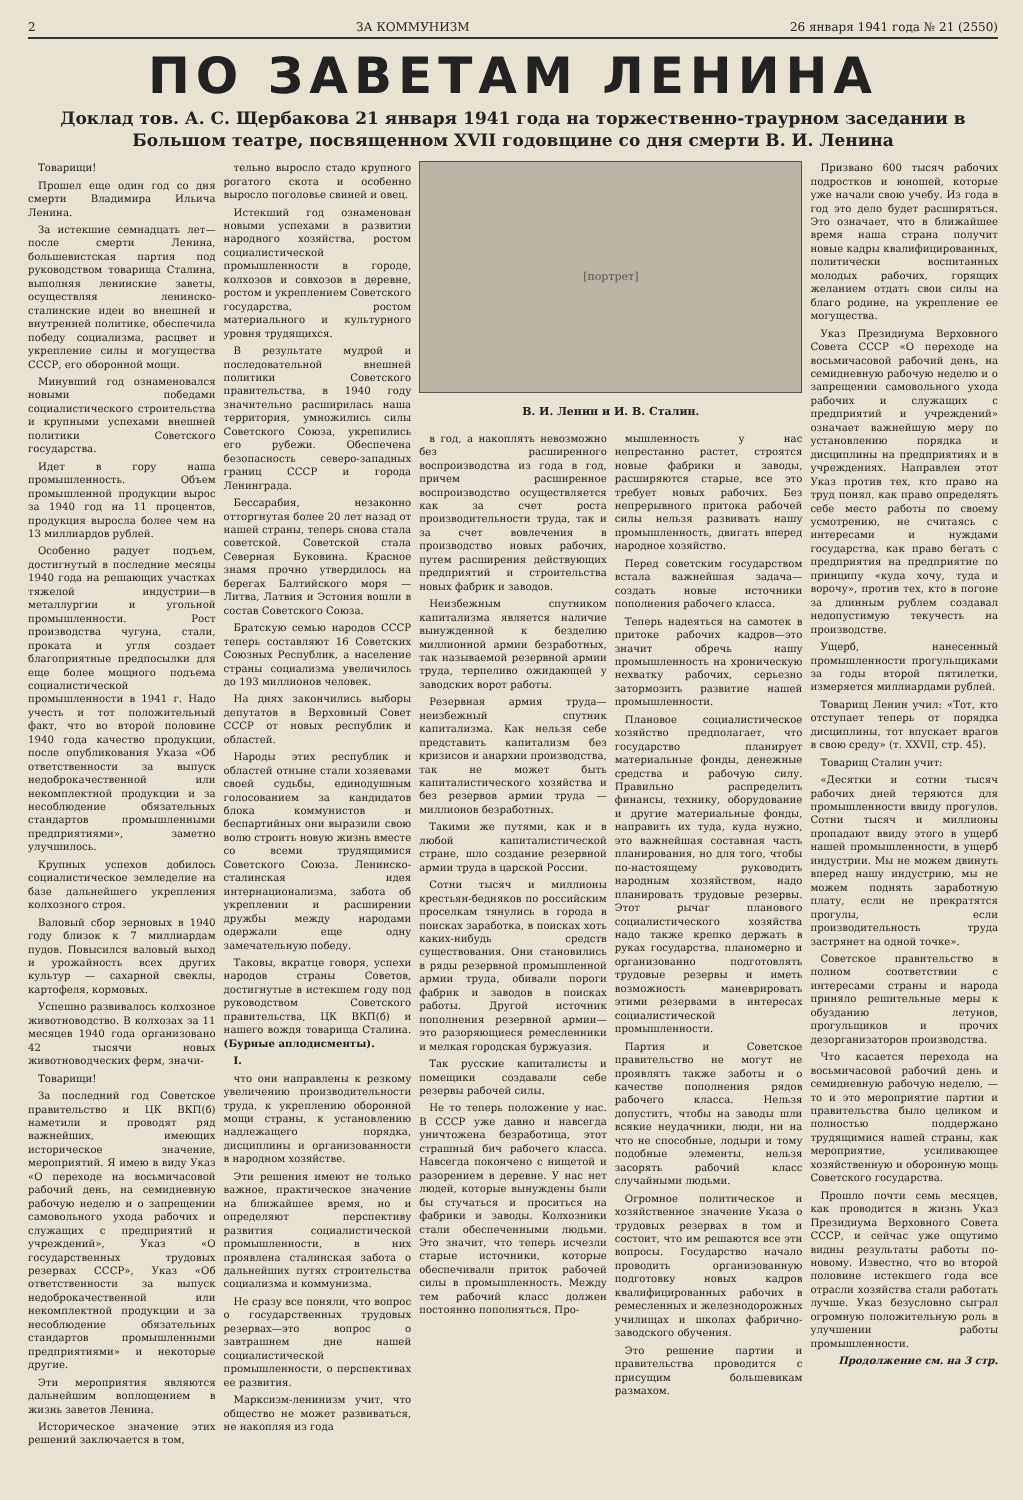2 ЗА КОММУНИЗМ 26 января 1941 года № 21 (2550)
ПО ЗАВЕТАМ ЛЕНИНА
Доклад тов. А. С. Щербакова 21 января 1941 года на торжественно-траурном заседании в Большом театре, посвященном XVII годовщине со дня смерти В. И. Ленина
Товарищи!
Прошел еще один год со дня смерти Владимира Ильича Ленина.
За истекшие семнадцать лет—после смерти Ленина, большевистская партия под руководством товарища Сталина, выполняя ленинские заветы, осуществляя ленинско-сталинские идеи во внешней и внутренней политике, обеспечила победу социализма, расцвет и укрепление силы и могущества СССР, его оборонной мощи.
Минувший год ознаменовался новыми победами социалистического строительства и крупными успехами внешней политики Советского государства.
Идет в гору наша промышленность. Объем промышленной продукции вырос за 1940 год на 11 процентов, продукция выросла более чем на 13 миллиардов рублей.
Особенно радует подъем, достигнутый в последние месяцы 1940 года на решающих участках тяжелой индустрии—в металлургии и угольной промышленности. Рост производства чугуна, стали, проката и угля создает благоприятные предпосылки для еще более мощного подъема социалистической промышленности в 1941 г. Надо учесть и тот положительный факт, что во второй половине 1940 года качество продукции, после опубликования Указа «Об ответственности за выпуск недоброкачественной или некомплектной продукции и за несоблюдение обязательных стандартов промышленными предприятиями», заметно улучшилось.
Крупных успехов добилось социалистическое земледелие на базе дальнейшего укрепления колхозного строя.
Валовый сбор зерновых в 1940 году близок к 7 миллиардам пудов. Повысился валовый выход и урожайность всех других культур — сахарной свеклы, картофеля, кормовых.
Успешно развивалось колхозное животноводство. В колхозах за 11 месяцев 1940 года организовано 42 тысячи новых животноводческих ферм, значи-
Товарищи!
За последний год Советское правительство и ЦК ВКП(б) наметили и проводят ряд важнейших, имеющих историческое значение, мероприятий. Я имею в виду Указ «О переходе на восьмичасовой рабочий день, на семидневную рабочую неделю и о запрещении самовольного ухода рабочих и служащих с предприятий и учреждений», Указ «О государственных трудовых резервах СССР», Указ «Об ответственности за выпуск недоброкачественной или некомплектной продукции и за несоблюдение обязательных стандартов промышленными предприятиями» и некоторые другие.
Эти мероприятия являются дальнейшим воплощением в жизнь заветов Ленина.
Историческое значение этих решений заключается в том,
тельно выросло стадо крупного рогатого скота и особенно выросло поголовье свиней и овец.
Истекший год ознаменован новыми успехами в развитии народного хозяйства, ростом социалистической промышленности в городе, колхозов и совхозов в деревне, ростом и укреплением Советского государства, ростом материального и культурного уровня трудящихся.
В результате мудрой и последовательной внешней политики Советского правительства, в 1940 году значительно расширилась наша территория, умножились силы Советского Союза, укрепились его рубежи. Обеспечена безопасность северо-западных границ СССР и города Ленинграда.
Бессарабия, незаконно отторгнутая более 20 лет назад от нашей страны, теперь снова стала советской. Советской стала Северная Буковина. Красное знамя прочно утвердилось на берегах Балтийского моря — Литва, Латвия и Эстония вошли в состав Советского Союза.
Братскую семью народов СССР теперь составляют 16 Советских Союзных Республик, а население страны социализма увеличилось до 193 миллионов человек.
На днях закончились выборы депутатов в Верховный Совет СССР от новых республик и областей.
Народы этих республик и областей отныне стали хозяевами своей судьбы, единодушным голосованием за кандидатов блока коммунистов и беспартийных они выразили свою волю строить новую жизнь вместе со всеми трудящимися Советского Союза. Ленинско-сталинская идея интернационализма, забота об укреплении и расширении дружбы между народами одержали еще одну замечательную победу.
Таковы, вкратце говоря, успехи народов страны Советов, достигнутые в истекшем году под руководством Советского правительства, ЦК ВКП(б) и нашего вождя товарища Сталина. (Бурные аплодисменты).
I.
что они направлены к резкому увеличению производительности труда, к укреплению оборонной мощи страны, к установлению надлежащего порядка, дисциплины и организованности в народном хозяйстве.
Эти решения имеют не только важное, практическое значение на ближайшее время, но и определяют перспективу развития социалистической промышленности, в них проявлена сталинская забота о дальнейших путях строительства социализма и коммунизма.
Не сразу все поняли, что вопрос о государственных трудовых резервах—это вопрос о завтрашнем дне нашей социалистической промышленности, о перспективах ее развития.
Марксизм-ленинизм учит, что общество не может развиваться, не накопляя из года
[портрет]
В. И. Ленин и И. В. Сталин.
в год, а накоплять невозможно без расширенного воспроизводства из года в год, причем расширенное воспроизводство осуществляется как за счет роста производительности труда, так и за счет вовлечения в производство новых рабочих, путем расширения действующих предприятий и строительства новых фабрик и заводов.
Неизбежным спутником капитализма является наличие вынужденной к безделию миллионной армии безработных, так называемой резервной армии труда, терпеливо ожидающей у заводских ворот работы.
Резервная армия труда—неизбежный спутник капитализма. Как нельзя себе представить капитализм без кризисов и анархии производства, так не может быть капиталистического хозяйства и без резервов армии труда — миллионов безработных.
Такими же путями, как и в любой капиталистической стране, шло создание резервной армии труда в царской России.
Сотни тысяч и миллионы крестьян-бедняков по российским проселкам тянулись в города в поисках заработка, в поисках хоть каких-нибудь средств существования. Они становились в ряды резервной промышленной армии труда, обивали пороги фабрик и заводов в поисках работы. Другой источник пополнения резервной армии—это разоряющиеся ремесленники и мелкая городская буржуазия.
Так русские капиталисты и помещики создавали себе резервы рабочей силы.
Не то теперь положение у нас. В СССР уже давно и навсегда уничтожена безработица, этот страшный бич рабочего класса. Навсегда покончено с нищетой и разорением в деревне. У нас нет людей, которые вынуждены были бы стучаться и проситься на фабрики и заводы. Колхозники стали обеспеченными людьми. Это значит, что теперь исчезли старые источники, которые обеспечивали приток рабочей силы в промышленность. Между тем рабочий класс должен постоянно пополняться. Про-
мышленность у нас непрестанно растет, строятся новые фабрики и заводы, расширяются старые, все это требует новых рабочих. Без непрерывного притока рабочей силы нельзя развивать нашу промышленность, двигать вперед народное хозяйство.
Перед советским государством встала важнейшая задача—создать новые источники пополнения рабочего класса.
Теперь надеяться на самотек в притоке рабочих кадров—это значит обречь нашу промышленность на хроническую нехватку рабочих, серьезно затормозить развитие нашей промышленности.
Плановое социалистическое хозяйство предполагает, что государство планирует материальные фонды, денежные средства и рабочую силу. Правильно распределить финансы, технику, оборудование и другие материальные фонды, направить их туда, куда нужно, это важнейшая составная часть планирования, но для того, чтобы по-настоящему руководить народным хозяйством, надо планировать трудовые резервы. Этот рычаг планового социалистического хозяйства надо также крепко держать в руках государства, планомерно и организованно подготовлять трудовые резервы и иметь возможность маневрировать этими резервами в интересах социалистической промышленности.
Партия и Советское правительство не могут не проявлять также заботы и о качестве пополнения рядов рабочего класса. Нельзя допустить, чтобы на заводы шли всякие неудачники, люди, ни на что не способные, лодыри и тому подобные элементы, нельзя засорять рабочий класс случайными людьми.
Огромное политическое и хозяйственное значение Указа о трудовых резервах в том и состоит, что им решаются все эти вопросы. Государство начало проводить организованную подготовку новых кадров квалифицированных рабочих в ремесленных и железнодорожных училищах и школах фабрично-заводского обучения.
Это решение партии и правительства проводится с присущим большевикам размахом.
Призвано 600 тысяч рабочих подростков и юношей, которые уже начали свою учебу. Из года в год это дело будет расширяться. Это означает, что в ближайшее время наша страна получит новые кадры квалифицированных, политически воспитанных молодых рабочих, горящих желанием отдать свои силы на благо родине, на укрепление ее могущества.
Указ Президиума Верховного Совета СССР «О переходе на восьмичасовой рабочий день, на семидневную рабочую неделю и о запрещении самовольного ухода рабочих и служащих с предприятий и учреждений» означает важнейшую меру по установлению порядка и дисциплины на предприятиях и в учреждениях. Направлен этот Указ против тех, кто право на труд понял, как право определять себе место работы по своему усмотрению, не считаясь с интересами и нуждами государства, как право бегать с предприятия на предприятие по принципу «куда хочу, туда и ворочу», против тех, кто в погоне за длинным рублем создавал недопустимую текучесть на производстве.
Ущерб, нанесенный промышленности прогульщиками за годы второй пятилетки, измеряется миллиардами рублей.
Товарищ Ленин учил: «Тот, кто отступает теперь от порядка дисциплины, тот впускает врагов в свою среду» (т. XXVII, стр. 45).
Товарищ Сталин учит:
«Десятки и сотни тысяч рабочих дней теряются для промышленности ввиду прогулов. Сотни тысяч и миллионы пропадают ввиду этого в ущерб нашей промышленности, в ущерб индустрии. Мы не можем двинуть вперед нашу индустрию, мы не можем поднять заработную плату, если не прекратятся прогулы, если производительность труда застрянет на одной точке».
Советское правительство в полном соответствии с интересами страны и народа приняло решительные меры к обузданию летунов, прогульщиков и прочих дезорганизаторов производства.
Что касается перехода на восьмичасовой рабочий день и семидневную рабочую неделю, — то и это мероприятие партии и правительства было целиком и полностью поддержано трудящимися нашей страны, как мероприятие, усиливающее хозяйственную и оборонную мощь Советского государства.
Прошло почти семь месяцев, как проводится в жизнь Указ Президиума Верховного Совета СССР, и сейчас уже ощутимо видны результаты работы по-новому. Известно, что во второй половине истекшего года все отрасли хозяйства стали работать лучше. Указ безусловно сыграл огромную положительную роль в улучшении работы промышленности.
Продолжение см. на 3 стр.